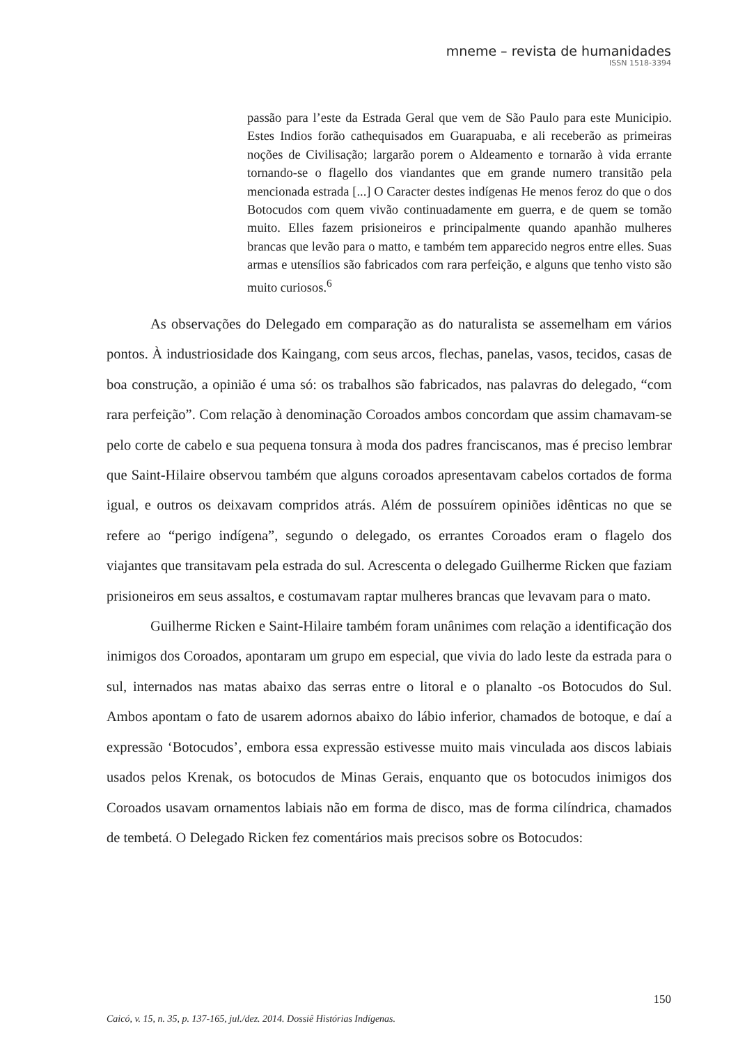mneme – revista de humanidades
ISSN 1518-3394
passão para l’este da Estrada Geral que vem de São Paulo para este Municipio. Estes Indios forão cathequisados em Guarapuaba, e ali receberão as primeiras noções de Civilisação; largarão porem o Aldeamento e tornarão à vida errante tornando-se o flagello dos viandantes que em grande numero transitão pela mencionada estrada [...] O Caracter destes indígenas He menos feroz do que o dos Botocudos com quem vivão continuadamente em guerra, e de quem se tomão muito. Elles fazem prisioneiros e principalmente quando apanhão mulheres brancas que levão para o matto, e também tem apparecido negros entre elles. Suas armas e utensílios são fabricados com rara perfeição, e alguns que tenho visto são muito curiosos.<sup>6</sup>
As observações do Delegado em comparação as do naturalista se assemelham em vários pontos. À industriosidade dos Kaingang, com seus arcos, flechas, panelas, vasos, tecidos, casas de boa construção, a opinião é uma só: os trabalhos são fabricados, nas palavras do delegado, “com rara perfeição”. Com relação à denominação Coroados ambos concordam que assim chamavam-se pelo corte de cabelo e sua pequena tonsura à moda dos padres franciscanos, mas é preciso lembrar que Saint-Hilaire observou também que alguns coroados apresentavam cabelos cortados de forma igual, e outros os deixavam compridos atrás. Além de possuírem opiniões idênticas no que se refere ao “perigo indígena”, segundo o delegado, os errantes Coroados eram o flagelo dos viajantes que transitavam pela estrada do sul. Acrescenta o delegado Guilherme Ricken que faziam prisioneiros em seus assaltos, e costumavam raptar mulheres brancas que levavam para o mato.
Guilherme Ricken e Saint-Hilaire também foram unânimes com relação a identificação dos inimigos dos Coroados, apontaram um grupo em especial, que vivia do lado leste da estrada para o sul, internados nas matas abaixo das serras entre o litoral e o planalto -os Botocudos do Sul. Ambos apontam o fato de usarem adornos abaixo do lábio inferior, chamados de botoque, e daí a expressão ‘Botocudos’, embora essa expressão estivesse muito mais vinculada aos discos labiais usados pelos Krenak, os botocudos de Minas Gerais, enquanto que os botocudos inimigos dos Coroados usavam ornamentos labiais não em forma de disco, mas de forma cilíndrica, chamados de tembetá. O Delegado Ricken fez comentários mais precisos sobre os Botocudos:
150
Caicó, v. 15, n. 35, p. 137-165, jul./dez. 2014. Dossiê Histórias Indígenas.